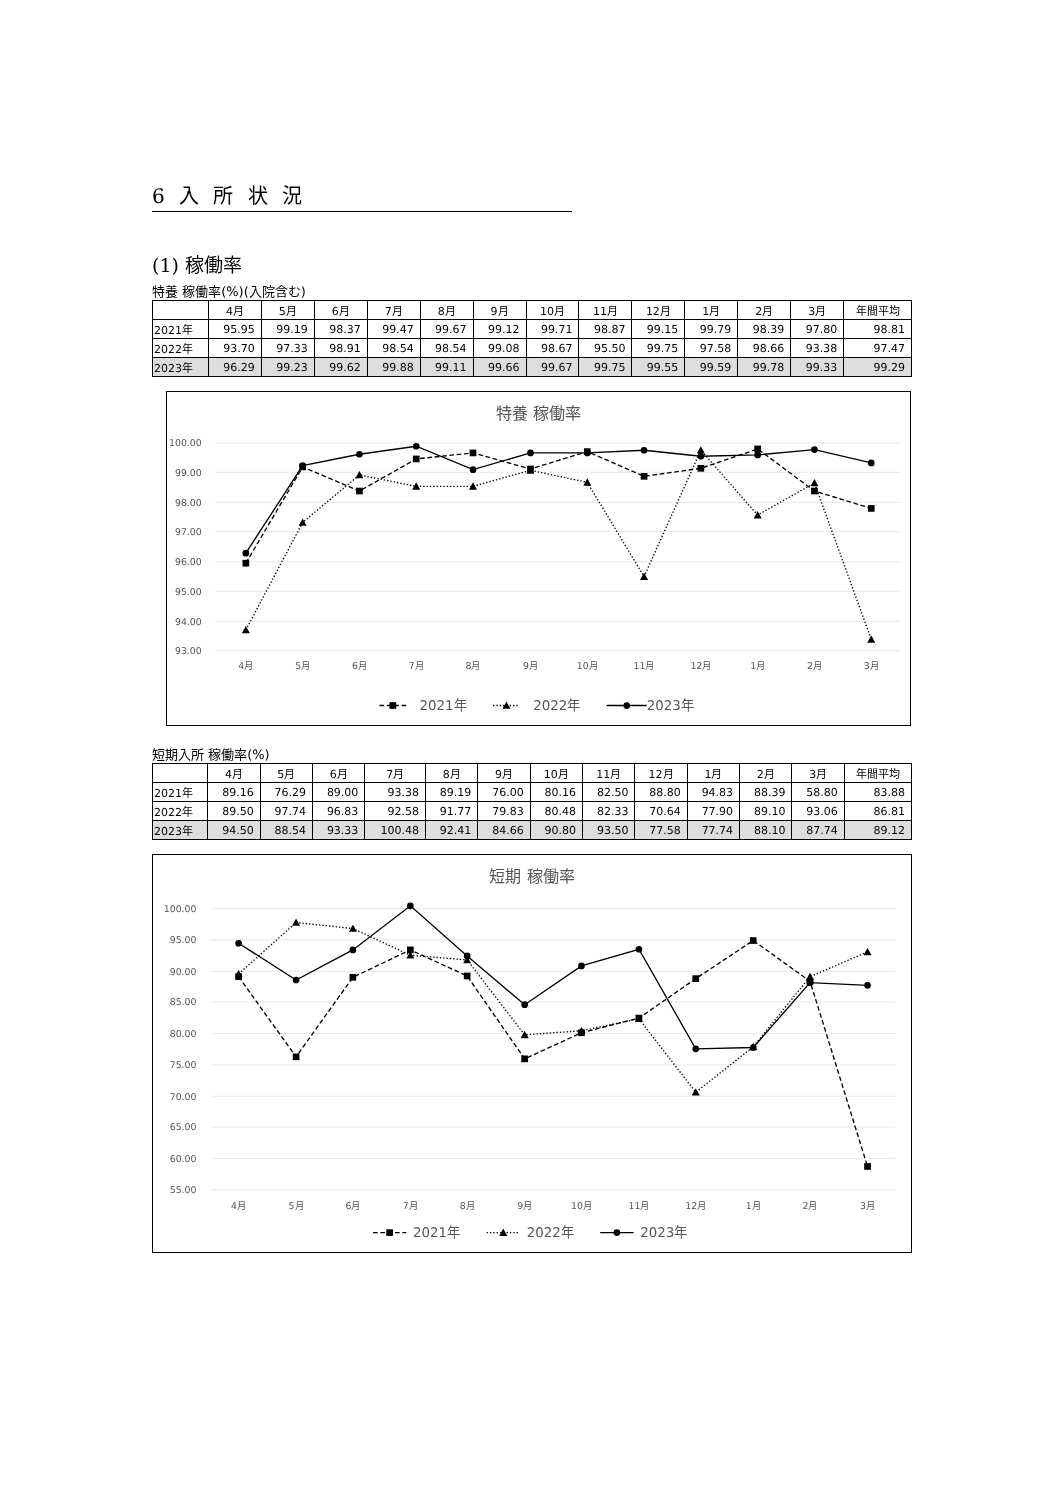6 入 所 状 況
(1) 稼働率
特養 稼働率(%)(入院含む)
| | 4月 | 5月 | 6月 | 7月 | 8月 | 9月 | 10月 | 11月 | 12月 | 1月 | 2月 | 3月 | 年間平均 |
| --- | --- | --- | --- | --- | --- | --- | --- | --- | --- | --- | --- | --- | --- |
| 2021年 | 95.95 | 99.19 | 98.37 | 99.47 | 99.67 | 99.12 | 99.71 | 98.87 | 99.15 | 99.79 | 98.39 | 97.80 | 98.81 |
| 2022年 | 93.70 | 97.33 | 98.91 | 98.54 | 98.54 | 99.08 | 98.67 | 95.50 | 99.75 | 97.58 | 98.66 | 93.38 | 97.47 |
| 2023年 | 96.29 | 99.23 | 99.62 | 99.88 | 99.11 | 99.66 | 99.67 | 99.75 | 99.55 | 99.59 | 99.78 | 99.33 | 99.29 |
特養 稼働率
100.00
99.00
98.00
97.00
96.00
95.00
94.00
93.00
4月
5月
6月
7月
8月
9月
10月
11月
12月
1月
2月
3月
2021年
2022年
2023年
短期入所 稼働率(%)
| | 4月 | 5月 | 6月 | 7月 | 8月 | 9月 | 10月 | 11月 | 12月 | 1月 | 2月 | 3月 | 年間平均 |
| --- | --- | --- | --- | --- | --- | --- | --- | --- | --- | --- | --- | --- | --- |
| 2021年 | 89.16 | 76.29 | 89.00 | 93.38 | 89.19 | 76.00 | 80.16 | 82.50 | 88.80 | 94.83 | 88.39 | 58.80 | 83.88 |
| 2022年 | 89.50 | 97.74 | 96.83 | 92.58 | 91.77 | 79.83 | 80.48 | 82.33 | 70.64 | 77.90 | 89.10 | 93.06 | 86.81 |
| 2023年 | 94.50 | 88.54 | 93.33 | 100.48 | 92.41 | 84.66 | 90.80 | 93.50 | 77.58 | 77.74 | 88.10 | 87.74 | 89.12 |
短期 稼働率
100.00
95.00
90.00
85.00
80.00
75.00
70.00
65.00
60.00
55.00
4月
5月
6月
7月
8月
9月
10月
11月
12月
1月
2月
3月
2021年
2022年
2023年